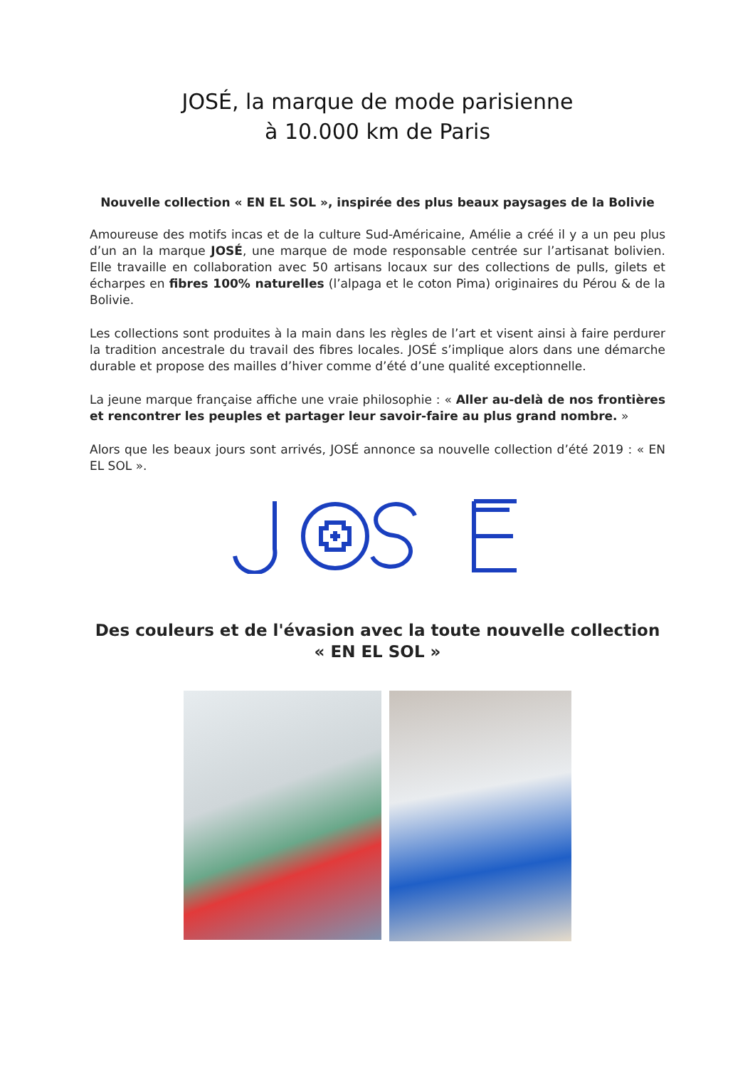JOSÉ, la marque de mode parisienne
à 10.000 km de Paris
Nouvelle collection « EN EL SOL », inspirée des plus beaux paysages de la Bolivie
Amoureuse des motifs incas et de la culture Sud-Américaine, Amélie a créé il y a un peu plus d’un an la marque JOSÉ, une marque de mode responsable centrée sur l’artisanat bolivien. Elle travaille en collaboration avec 50 artisans locaux sur des collections de pulls, gilets et écharpes en fibres 100% naturelles (l’alpaga et le coton Pima) originaires du Pérou & de la Bolivie.
Les collections sont produites à la main dans les règles de l’art et visent ainsi à faire perdurer la tradition ancestrale du travail des fibres locales. JOSÉ s’implique alors dans une démarche durable et propose des mailles d’hiver comme d’été d’une qualité exceptionnelle.
La jeune marque française affiche une vraie philosophie : « Aller au-delà de nos frontières et rencontrer les peuples et partager leur savoir-faire au plus grand nombre. »
Alors que les beaux jours sont arrivés, JOSÉ annonce sa nouvelle collection d’été 2019 : « EN EL SOL ».
Des couleurs et de l'évasion avec la toute nouvelle collection
« EN EL SOL »